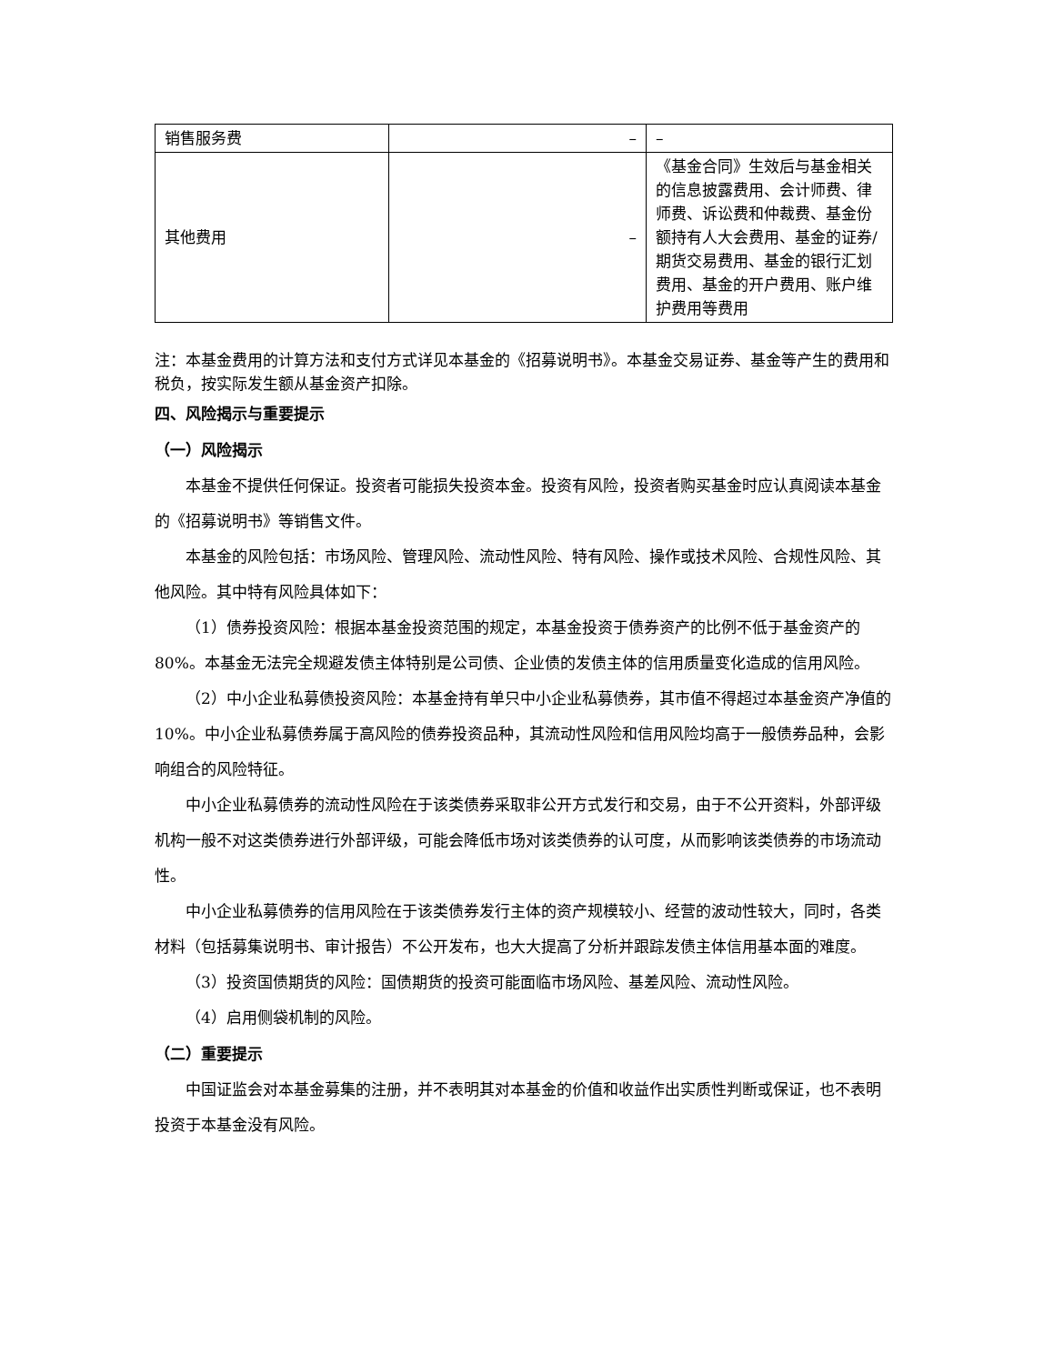| 销售服务费 | – | – |
| 其他费用 | – | 《基金合同》生效后与基金相关的信息披露费用、会计师费、律师费、诉讼费和仲裁费、基金份额持有人大会费用、基金的证券/期货交易费用、基金的银行汇划费用、基金的开户费用、账户维护费用等费用 |
注：本基金费用的计算方法和支付方式详见本基金的《招募说明书》。本基金交易证券、基金等产生的费用和税负，按实际发生额从基金资产扣除。
四、风险揭示与重要提示
（一）风险揭示
本基金不提供任何保证。投资者可能损失投资本金。投资有风险，投资者购买基金时应认真阅读本基金的《招募说明书》等销售文件。
本基金的风险包括：市场风险、管理风险、流动性风险、特有风险、操作或技术风险、合规性风险、其他风险。其中特有风险具体如下：
（1）债券投资风险：根据本基金投资范围的规定，本基金投资于债券资产的比例不低于基金资产的 80%。本基金无法完全规避发债主体特别是公司债、企业债的发债主体的信用质量变化造成的信用风险。
（2）中小企业私募债投资风险：本基金持有单只中小企业私募债券，其市值不得超过本基金资产净值的 10%。中小企业私募债券属于高风险的债券投资品种，其流动性风险和信用风险均高于一般债券品种，会影响组合的风险特征。
中小企业私募债券的流动性风险在于该类债券采取非公开方式发行和交易，由于不公开资料，外部评级机构一般不对这类债券进行外部评级，可能会降低市场对该类债券的认可度，从而影响该类债券的市场流动性。
中小企业私募债券的信用风险在于该类债券发行主体的资产规模较小、经营的波动性较大，同时，各类材料（包括募集说明书、审计报告）不公开发布，也大大提高了分析并跟踪发债主体信用基本面的难度。
（3）投资国债期货的风险：国债期货的投资可能面临市场风险、基差风险、流动性风险。
（4）启用侧袋机制的风险。
（二）重要提示
中国证监会对本基金募集的注册，并不表明其对本基金的价值和收益作出实质性判断或保证，也不表明投资于本基金没有风险。